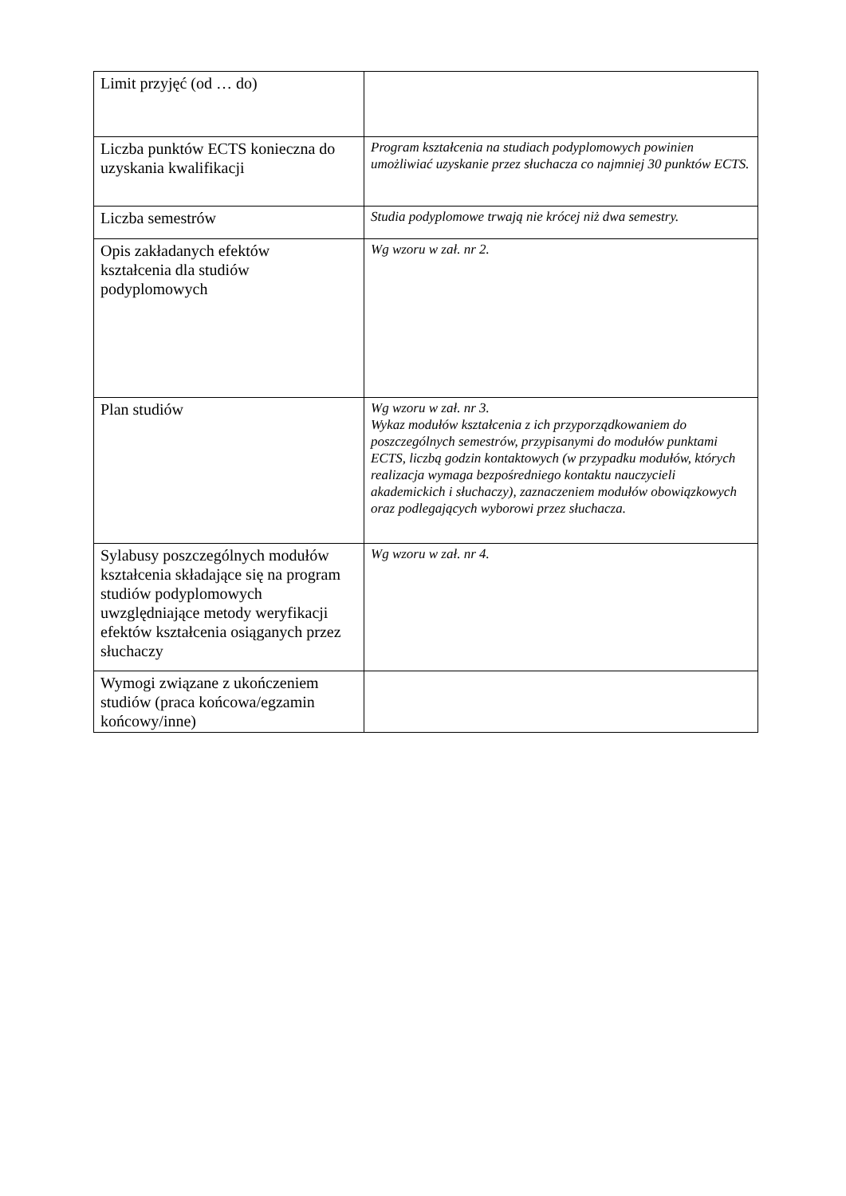| Limit przyjęć (od … do) | |
| Liczba punktów ECTS konieczna do uzyskania kwalifikacji | Program kształcenia na studiach podyplomowych powinien umożliwiać uzyskanie przez słuchacza co najmniej 30 punktów ECTS. |
| Liczba semestrów | Studia podyplomowe trwają nie krócej niż dwa semestry. |
| Opis zakładanych efektów kształcenia dla studiów podyplomowych | Wg wzoru w zał. nr 2. |
| Plan studiów | Wg wzoru w zał. nr 3. Wykaz modułów kształcenia z ich przyporządkowaniem do poszczególnych semestrów, przypisanymi do modułów punktami ECTS, liczbą godzin kontaktowych (w przypadku modułów, których realizacja wymaga bezpośredniego kontaktu nauczycieli akademickich i słuchaczy), zaznaczeniem modułów obowiązkowych oraz podlegających wyborowi przez słuchacza. |
| Sylabusy poszczególnych modułów kształcenia składające się na program studiów podyplomowych uwzględniające metody weryfikacji efektów kształcenia osiąganych przez słuchaczy | Wg wzoru w zał. nr 4. |
| Wymogi związane z ukończeniem studiów (praca końcowa/egzamin końcowy/inne) | |